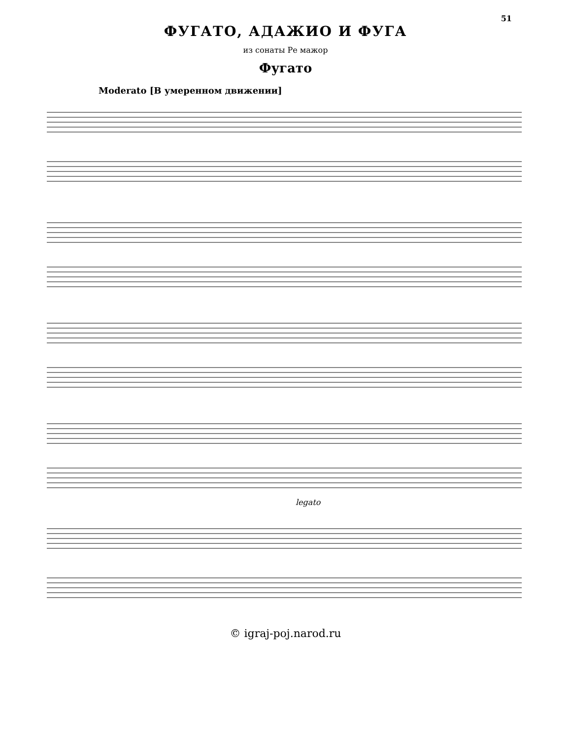51
ФУГАТО, АДАЖИО И ФУГА
из сонаты Ре мажор
Фугато
Moderato [В умеренном движении]
legato
© igraj-poj.narod.ru